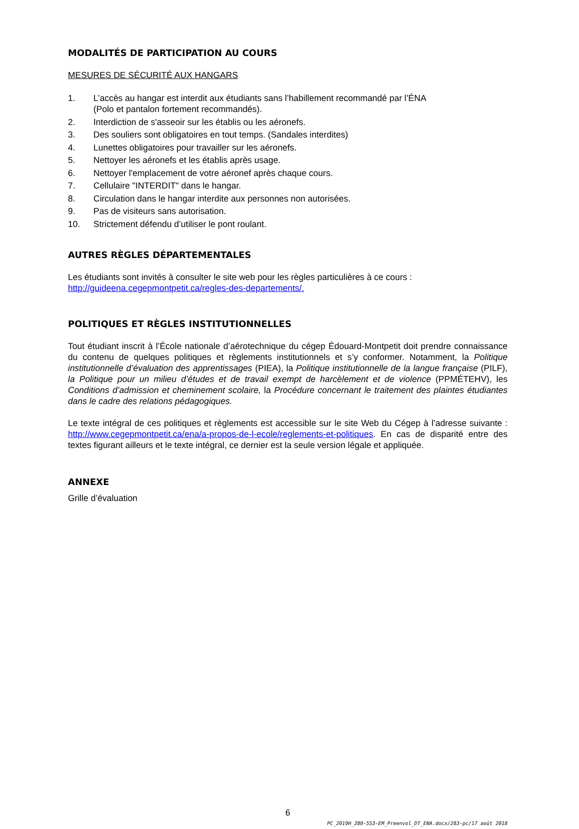MODALITÉS DE PARTICIPATION AU COURS
MESURES DE SÉCURITÉ AUX HANGARS
1. L’accès au hangar est interdit aux étudiants sans l’habillement recommandé par l’ÉNA
(Polo et pantalon fortement recommandés).
2. Interdiction de s'asseoir sur les établis ou les aéronefs.
3. Des souliers sont obligatoires en tout temps. (Sandales interdites)
4. Lunettes obligatoires pour travailler sur les aéronefs.
5. Nettoyer les aéronefs et les établis après usage.
6. Nettoyer l'emplacement de votre aéronef après chaque cours.
7. Cellulaire "INTERDIT" dans le hangar.
8. Circulation dans le hangar interdite aux personnes non autorisées.
9. Pas de visiteurs sans autorisation.
10. Strictement défendu d’utiliser le pont roulant.
AUTRES RÈGLES DÉPARTEMENTALES
Les étudiants sont invités à consulter le site web pour les règles particulières à ce cours :
http://guideena.cegepmontpetit.ca/regles-des-departements/.
POLITIQUES ET RÈGLES INSTITUTIONNELLES
Tout étudiant inscrit à l’École nationale d’aérotechnique du cégep Édouard-Montpetit doit prendre connaissance du contenu de quelques politiques et règlements institutionnels et s’y conformer. Notamment, la Politique institutionnelle d’évaluation des apprentissages (PIEA), la Politique institutionnelle de la langue française (PILF), la Politique pour un milieu d’études et de travail exempt de harcèlement et de violence (PPMÉTEHV), les Conditions d’admission et cheminement scolaire, la Procédure concernant le traitement des plaintes étudiantes dans le cadre des relations pédagogiques.
Le texte intégral de ces politiques et règlements est accessible sur le site Web du Cégep à l’adresse suivante : http://www.cegepmontpetit.ca/ena/a-propos-de-l-ecole/reglements-et-politiques. En cas de disparité entre des textes figurant ailleurs et le texte intégral, ce dernier est la seule version légale et appliquée.
ANNEXE
Grille d’évaluation
6
PC_2019H_280-553-EM_Preenvol_DT_ENA.docx/283-pc/17 août 2018